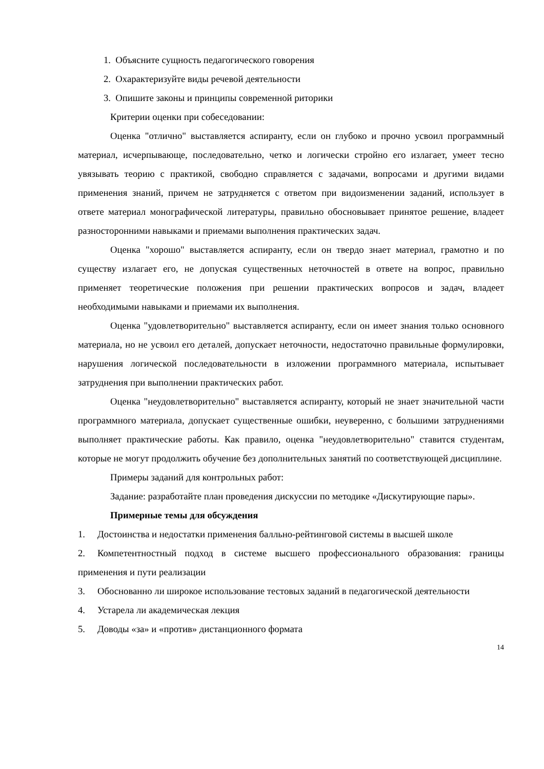1. Объясните сущность педагогического говорения
2. Охарактеризуйте виды речевой деятельности
3. Опишите законы и принципы современной риторики
Критерии оценки при собеседовании:
Оценка "отлично" выставляется аспиранту, если он глубоко и прочно усвоил программный материал, исчерпывающе, последовательно, четко и логически стройно его излагает, умеет тесно увязывать теорию с практикой, свободно справляется с задачами, вопросами и другими видами применения знаний, причем не затрудняется с ответом при видоизменении заданий, использует в ответе материал монографической литературы, правильно обосновывает принятое решение, владеет разносторонними навыками и приемами выполнения практических задач.
Оценка "хорошо" выставляется аспиранту, если он твердо знает материал, грамотно и по существу излагает его, не допуская существенных неточностей в ответе на вопрос, правильно применяет теоретические положения при решении практических вопросов и задач, владеет необходимыми навыками и приемами их выполнения.
Оценка "удовлетворительно" выставляется аспиранту, если он имеет знания только основного материала, но не усвоил его деталей, допускает неточности, недостаточно правильные формулировки, нарушения логической последовательности в изложении программного материала, испытывает затруднения при выполнении практических работ.
Оценка "неудовлетворительно" выставляется аспиранту, который не знает значительной части программного материала, допускает существенные ошибки, неуверенно, с большими затруднениями выполняет практические работы. Как правило, оценка "неудовлетворительно" ставится студентам, которые не могут продолжить обучение без дополнительных занятий по соответствующей дисциплине.
Примеры заданий для контрольных работ:
Задание: разработайте план проведения дискуссии по методике «Дискутирующие пары».
Примерные темы для обсуждения
1. Достоинства и недостатки применения балльно-рейтинговой системы в высшей школе
2. Компетентностный подход в системе высшего профессионального образования: границы применения и пути реализации
3. Обоснованно ли широкое использование тестовых заданий в педагогической деятельности
4. Устарела ли академическая лекция
5. Доводы «за» и «против» дистанционного формата
14